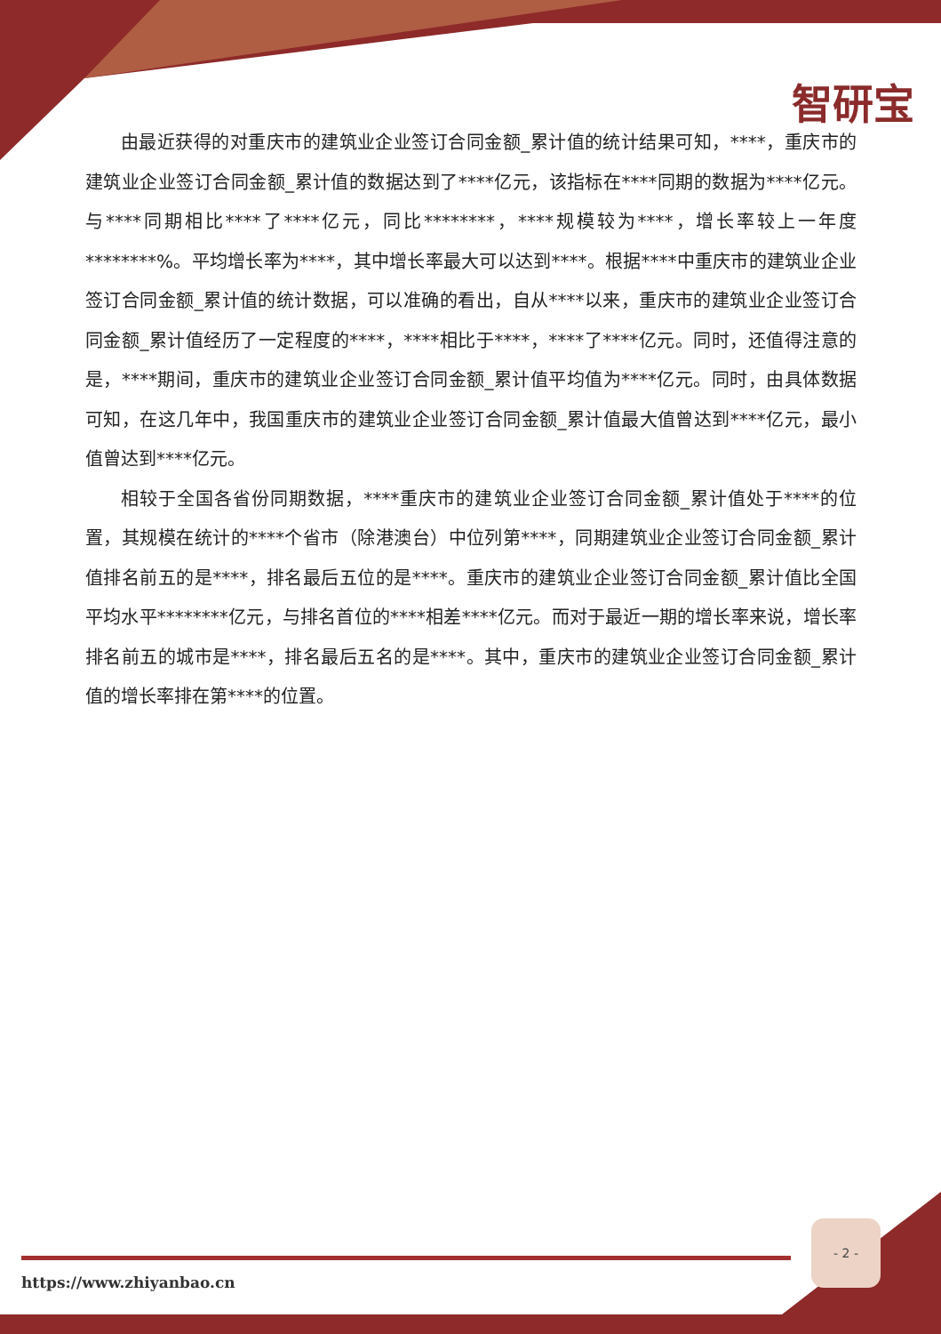智研宝
由最近获得的对重庆市的建筑业企业签订合同金额_累计值的统计结果可知，****，重庆市的建筑业企业签订合同金额_累计值的数据达到了****亿元，该指标在****同期的数据为****亿元。与****同期相比****了****亿元，同比********，****规模较为****，增长率较上一年度********%。平均增长率为****，其中增长率最大可以达到****。根据****中重庆市的建筑业企业签订合同金额_累计值的统计数据，可以准确的看出，自从****以来，重庆市的建筑业企业签订合同金额_累计值经历了一定程度的****，****相比于****，****了****亿元。同时，还值得注意的是，****期间，重庆市的建筑业企业签订合同金额_累计值平均值为****亿元。同时，由具体数据可知，在这几年中，我国重庆市的建筑业企业签订合同金额_累计值最大值曾达到****亿元，最小值曾达到****亿元。
相较于全国各省份同期数据，****重庆市的建筑业企业签订合同金额_累计值处于****的位置，其规模在统计的****个省市（除港澳台）中位列第****，同期建筑业企业签订合同金额_累计值排名前五的是****，排名最后五位的是****。重庆市的建筑业企业签订合同金额_累计值比全国平均水平********亿元，与排名首位的****相差****亿元。而对于最近一期的增长率来说，增长率排名前五的城市是****，排名最后五名的是****。其中，重庆市的建筑业企业签订合同金额_累计值的增长率排在第****的位置。
- 2 -
https://www.zhiyanbao.cn